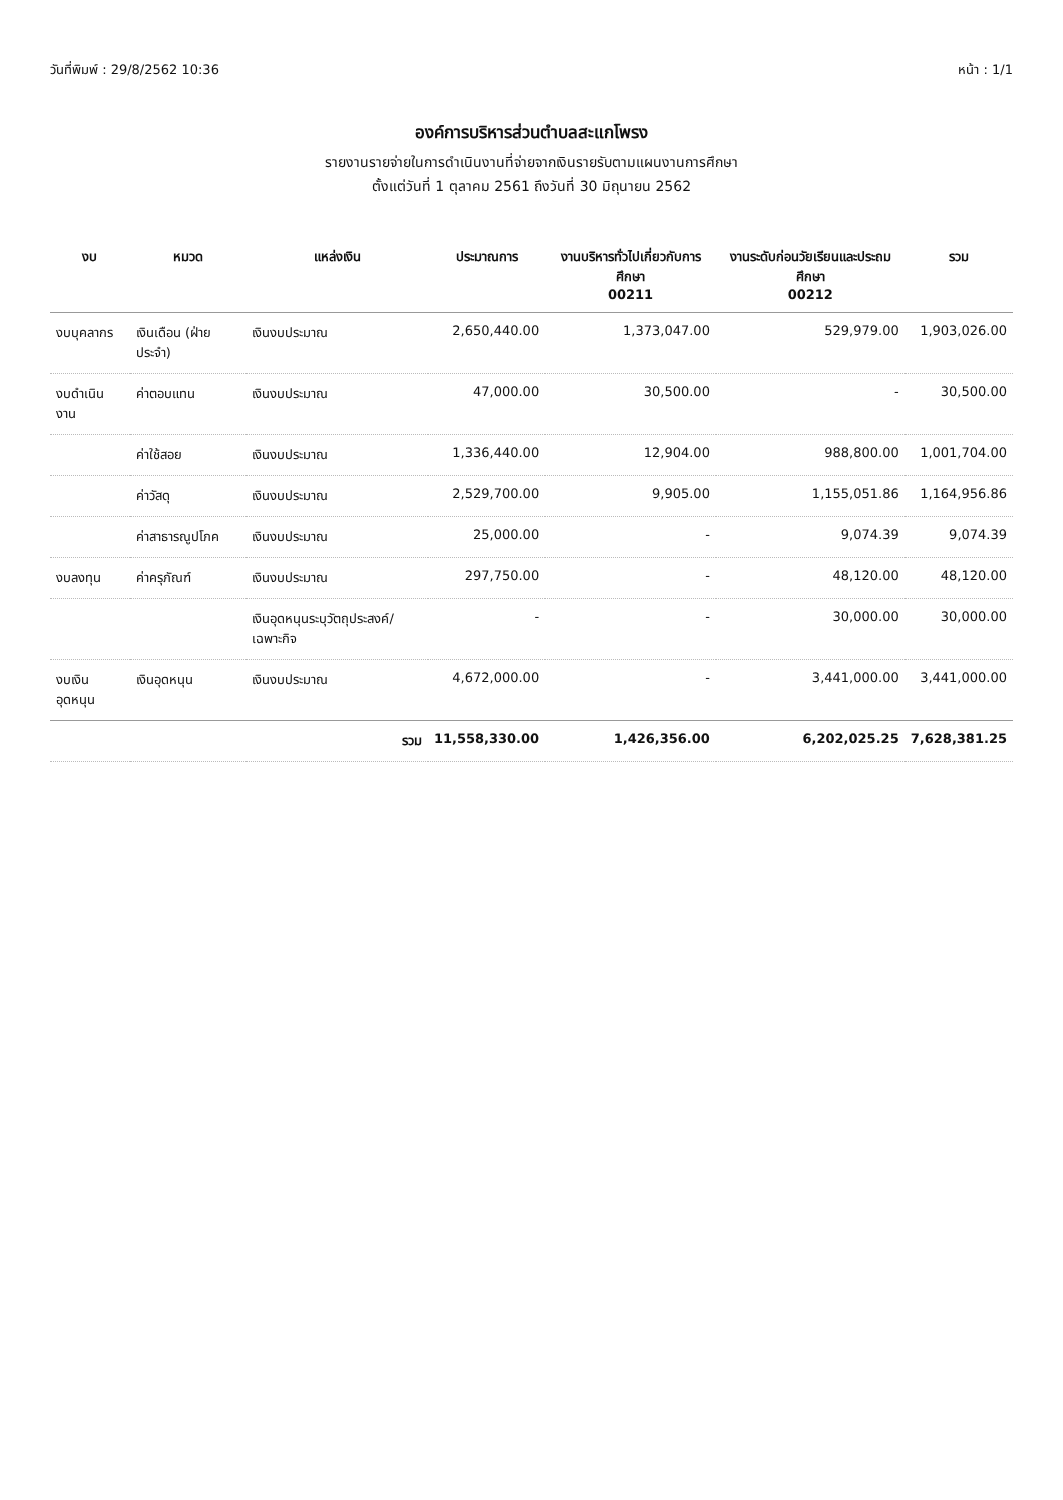วันที่พิมพ์ : 29/8/2562 10:36 หน้า : 1/1
องค์การบริหารส่วนตำบลสะแกโพรง
รายงานรายจ่ายในการดำเนินงานที่จ่ายจากเงินรายรับตามแผนงานการศึกษา
ตั้งแต่วันที่ 1 ตุลาคม 2561 ถึงวันที่ 30 มิถุนายน 2562
| งบ | หมวด | แหล่งเงิน | ประมาณการ | งานบริหารทั่วไปเกี่ยวกับการศึกษา 00211 | งานระดับก่อนวัยเรียนและประถมศึกษา 00212 | รวม |
| --- | --- | --- | --- | --- | --- | --- |
| งบบุคลากร | เงินเดือน (ฝ่ายประจำ) | เงินงบประมาณ | 2,650,440.00 | 1,373,047.00 | 529,979.00 | 1,903,026.00 |
| งบดำเนินงาน | ค่าตอบแทน | เงินงบประมาณ | 47,000.00 | 30,500.00 | - | 30,500.00 |
| | ค่าใช้สอย | เงินงบประมาณ | 1,336,440.00 | 12,904.00 | 988,800.00 | 1,001,704.00 |
| | ค่าวัสดุ | เงินงบประมาณ | 2,529,700.00 | 9,905.00 | 1,155,051.86 | 1,164,956.86 |
| | ค่าสาธารณูปโภค | เงินงบประมาณ | 25,000.00 | - | 9,074.39 | 9,074.39 |
| งบลงทุน | ค่าครุภัณฑ์ | เงินงบประมาณ | 297,750.00 | - | 48,120.00 | 48,120.00 |
| | | เงินอุดหนุนระบุวัตถุประสงค์/เฉพาะกิจ | - | - | 30,000.00 | 30,000.00 |
| งบเงินอุดหนุน | เงินอุดหนุน | เงินงบประมาณ | 4,672,000.00 | - | 3,441,000.00 | 3,441,000.00 |
| รวม | | | 11,558,330.00 | 1,426,356.00 | 6,202,025.25 | 7,628,381.25 |